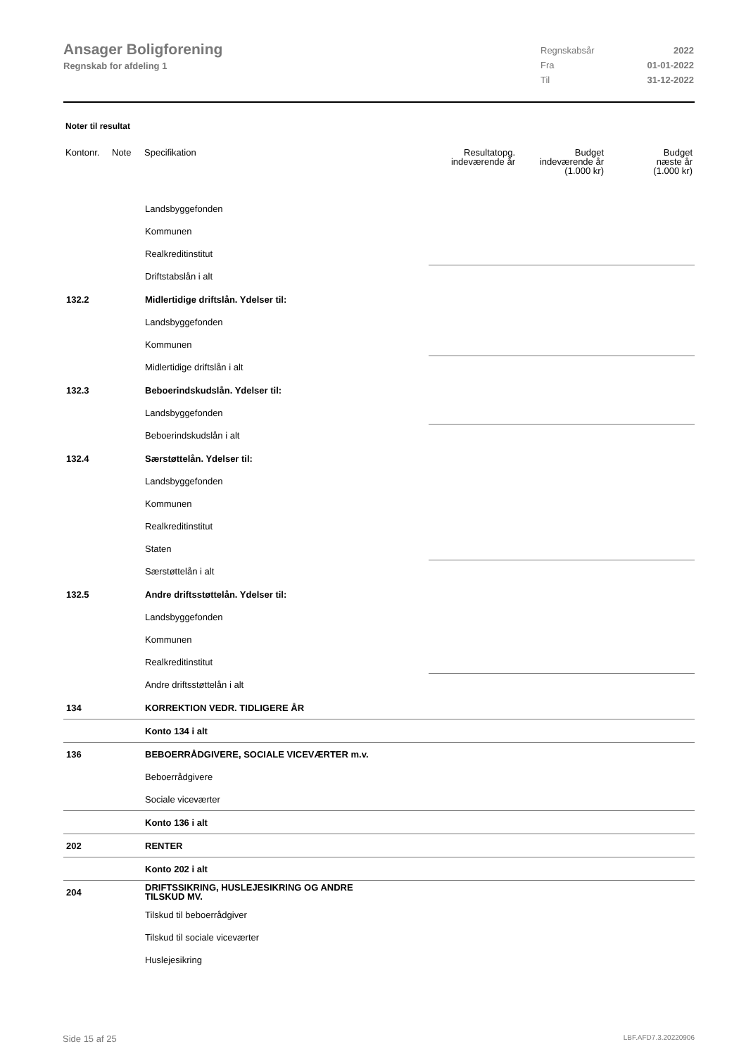Ansager Boligforening
Regnskab for afdeling 1
Regnskabsår 2022
Fra 01-01-2022
Til 31-12-2022
Noter til resultat
| Kontonr. | Note | Specifikation | Resultatopg. indeværende år | Budget indeværende år (1.000 kr) | Budget næste år (1.000 kr) |
| --- | --- | --- | --- | --- | --- |
| | | Landsbyggefonden | | | |
| | | Kommunen | | | |
| | | Realkreditinstitut | | | |
| | | Driftstabslån i alt | | | |
| 132.2 | | Midlertidige driftslån. Ydelser til: | | | |
| | | Landsbyggefonden | | | |
| | | Kommunen | | | |
| | | Midlertidige driftslån i alt | | | |
| 132.3 | | Beboerindskudslån. Ydelser til: | | | |
| | | Landsbyggefonden | | | |
| | | Beboerindskudslån i alt | | | |
| 132.4 | | Særstøttelån. Ydelser til: | | | |
| | | Landsbyggefonden | | | |
| | | Kommunen | | | |
| | | Realkreditinstitut | | | |
| | | Staten | | | |
| | | Særstøttelån i alt | | | |
| 132.5 | | Andre driftsstøttelån. Ydelser til: | | | |
| | | Landsbyggefonden | | | |
| | | Kommunen | | | |
| | | Realkreditinstitut | | | |
| | | Andre driftsstøttelån i alt | | | |
| 134 | | KORREKTION VEDR. TIDLIGERE ÅR | | | |
| | | Konto 134 i alt | | | |
| 136 | | BEBOERRÅDGIVERE, SOCIALE VICEVÆRTER m.v. | | | |
| | | Beboerrådgivere | | | |
| | | Sociale viceværter | | | |
| | | Konto 136 i alt | | | |
| 202 | | RENTER | | | |
| | | Konto 202 i alt | | | |
| 204 | | DRIFTSSIKRING, HUSLEJESIKRING OG ANDRE TILSKUD MV. | | | |
| | | Tilskud til beboerrådgiver | | | |
| | | Tilskud til sociale viceværter | | | |
| | | Huslejesikring | | | |
Side 15 af 25 LBF.AFD7.3.20220906